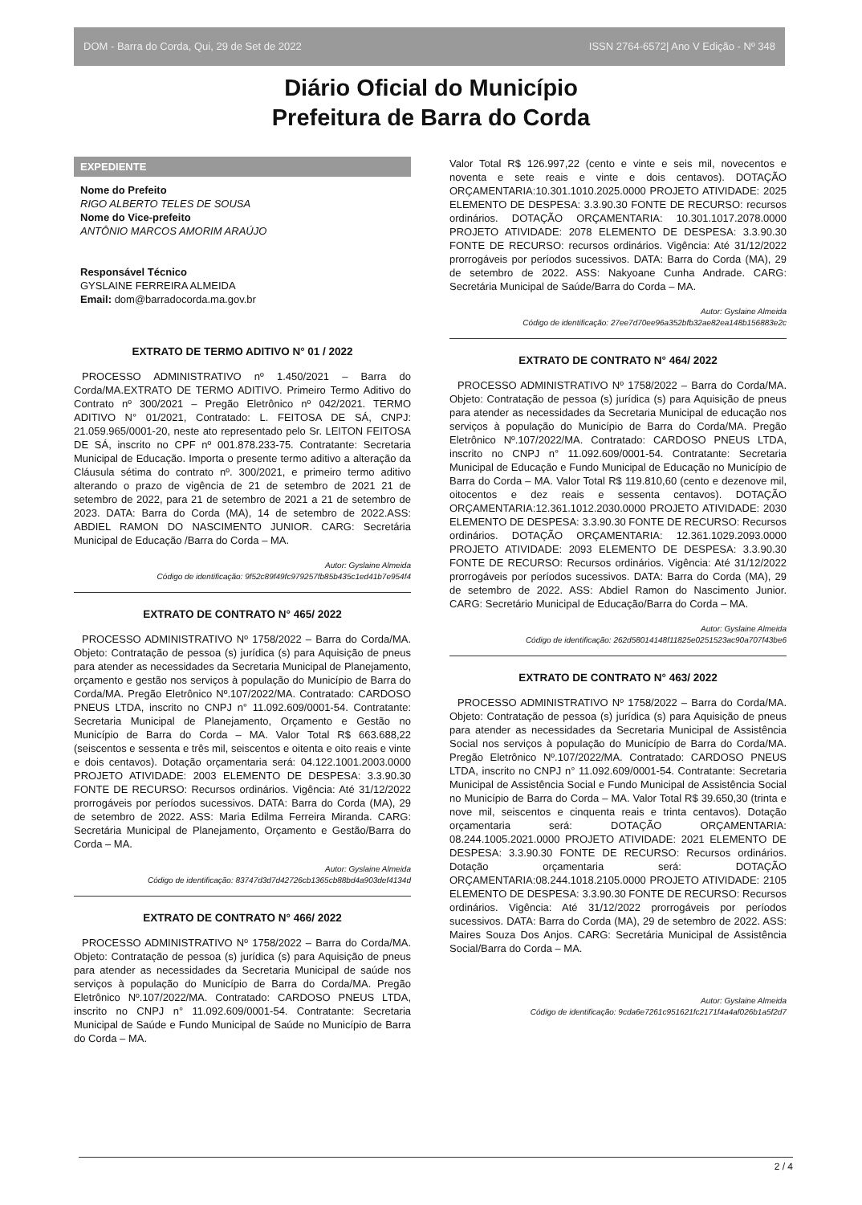DOM - Barra do Corda, Qui, 29 de Set de 2022 ISSN 2764-6572| Ano V Edição - Nº 348
Diário Oficial do Município
Prefeitura de Barra do Corda
EXPEDIENTE
Nome do Prefeito
RIGO ALBERTO TELES DE SOUSA
Nome do Vice-prefeito
ANTÔNIO MARCOS AMORIM ARAÚJO
Responsável Técnico
GYSLAINE FERREIRA ALMEIDA
Email: dom@barradocorda.ma.gov.br
EXTRATO DE TERMO ADITIVO N° 01 / 2022
PROCESSO ADMINISTRATIVO nº 1.450/2021 – Barra do Corda/MA.EXTRATO DE TERMO ADITIVO. Primeiro Termo Aditivo do Contrato nº 300/2021 – Pregão Eletrônico nº 042/2021. TERMO ADITIVO N° 01/2021, Contratado: L. FEITOSA DE SÁ, CNPJ: 21.059.965/0001-20, neste ato representado pelo Sr. LEITON FEITOSA DE SÁ, inscrito no CPF nº 001.878.233-75. Contratante: Secretaria Municipal de Educação. Importa o presente termo aditivo a alteração da Cláusula sétima do contrato nº. 300/2021, e primeiro termo aditivo alterando o prazo de vigência de 21 de setembro de 2021 21 de setembro de 2022, para 21 de setembro de 2021 a 21 de setembro de 2023. DATA: Barra do Corda (MA), 14 de setembro de 2022.ASS: ABDIEL RAMON DO NASCIMENTO JUNIOR. CARG: Secretária Municipal de Educação /Barra do Corda – MA.
Autor: Gyslaine Almeida
Código de identificação: 9f52c89f49fc979257fb85b435c1ed41b7e954f4
EXTRATO DE CONTRATO N° 465/ 2022
PROCESSO ADMINISTRATIVO Nº 1758/2022 – Barra do Corda/MA. Objeto: Contratação de pessoa (s) jurídica (s) para Aquisição de pneus para atender as necessidades da Secretaria Municipal de Planejamento, orçamento e gestão nos serviços à população do Município de Barra do Corda/MA. Pregão Eletrônico Nº.107/2022/MA. Contratado: CARDOSO PNEUS LTDA, inscrito no CNPJ n° 11.092.609/0001-54. Contratante: Secretaria Municipal de Planejamento, Orçamento e Gestão no Município de Barra do Corda – MA. Valor Total R$ 663.688,22 (seiscentos e sessenta e três mil, seiscentos e oitenta e oito reais e vinte e dois centavos). Dotação orçamentaria será: 04.122.1001.2003.0000 PROJETO ATIVIDADE: 2003 ELEMENTO DE DESPESA: 3.3.90.30 FONTE DE RECURSO: Recursos ordinários. Vigência: Até 31/12/2022 prorrogáveis por períodos sucessivos. DATA: Barra do Corda (MA), 29 de setembro de 2022. ASS: Maria Edilma Ferreira Miranda. CARG: Secretária Municipal de Planejamento, Orçamento e Gestão/Barra do Corda – MA.
Autor: Gyslaine Almeida
Código de identificação: 83747d3d7d42726cb1365cb88bd4a903def4134d
EXTRATO DE CONTRATO N° 466/ 2022
PROCESSO ADMINISTRATIVO Nº 1758/2022 – Barra do Corda/MA. Objeto: Contratação de pessoa (s) jurídica (s) para Aquisição de pneus para atender as necessidades da Secretaria Municipal de saúde nos serviços à população do Município de Barra do Corda/MA. Pregão Eletrônico Nº.107/2022/MA. Contratado: CARDOSO PNEUS LTDA, inscrito no CNPJ n° 11.092.609/0001-54. Contratante: Secretaria Municipal de Saúde e Fundo Municipal de Saúde no Município de Barra do Corda – MA.
Valor Total R$ 126.997,22 (cento e vinte e seis mil, novecentos e noventa e sete reais e vinte e dois centavos). DOTAÇÃO ORÇAMENTARIA:10.301.1010.2025.0000 PROJETO ATIVIDADE: 2025 ELEMENTO DE DESPESA: 3.3.90.30 FONTE DE RECURSO: recursos ordinários. DOTAÇÃO ORÇAMENTARIA: 10.301.1017.2078.0000 PROJETO ATIVIDADE: 2078 ELEMENTO DE DESPESA: 3.3.90.30 FONTE DE RECURSO: recursos ordinários. Vigência: Até 31/12/2022 prorrogáveis por períodos sucessivos. DATA: Barra do Corda (MA), 29 de setembro de 2022. ASS: Nakyoane Cunha Andrade. CARG: Secretária Municipal de Saúde/Barra do Corda – MA.
Autor: Gyslaine Almeida
Código de identificação: 27ee7d70ee96a352bfb32ae82ea148b156883e2c
EXTRATO DE CONTRATO N° 464/ 2022
PROCESSO ADMINISTRATIVO Nº 1758/2022 – Barra do Corda/MA. Objeto: Contratação de pessoa (s) jurídica (s) para Aquisição de pneus para atender as necessidades da Secretaria Municipal de educação nos serviços à população do Município de Barra do Corda/MA. Pregão Eletrônico Nº.107/2022/MA. Contratado: CARDOSO PNEUS LTDA, inscrito no CNPJ n° 11.092.609/0001-54. Contratante: Secretaria Municipal de Educação e Fundo Municipal de Educação no Município de Barra do Corda – MA. Valor Total R$ 119.810,60 (cento e dezenove mil, oitocentos e dez reais e sessenta centavos). DOTAÇÃO ORÇAMENTARIA:12.361.1012.2030.0000 PROJETO ATIVIDADE: 2030 ELEMENTO DE DESPESA: 3.3.90.30 FONTE DE RECURSO: Recursos ordinários. DOTAÇÃO ORÇAMENTARIA: 12.361.1029.2093.0000 PROJETO ATIVIDADE: 2093 ELEMENTO DE DESPESA: 3.3.90.30 FONTE DE RECURSO: Recursos ordinários. Vigência: Até 31/12/2022 prorrogáveis por períodos sucessivos. DATA: Barra do Corda (MA), 29 de setembro de 2022. ASS: Abdiel Ramon do Nascimento Junior. CARG: Secretário Municipal de Educação/Barra do Corda – MA.
Autor: Gyslaine Almeida
Código de identificação: 262d58014148f11825e0251523ac90a707f43be6
EXTRATO DE CONTRATO N° 463/ 2022
PROCESSO ADMINISTRATIVO Nº 1758/2022 – Barra do Corda/MA. Objeto: Contratação de pessoa (s) jurídica (s) para Aquisição de pneus para atender as necessidades da Secretaria Municipal de Assistência Social nos serviços à população do Município de Barra do Corda/MA. Pregão Eletrônico Nº.107/2022/MA. Contratado: CARDOSO PNEUS LTDA, inscrito no CNPJ n° 11.092.609/0001-54. Contratante: Secretaria Municipal de Assistência Social e Fundo Municipal de Assistência Social no Município de Barra do Corda – MA. Valor Total R$ 39.650,30 (trinta e nove mil, seiscentos e cinquenta reais e trinta centavos). Dotação orçamentaria será: DOTAÇÃO ORÇAMENTARIA: 08.244.1005.2021.0000 PROJETO ATIVIDADE: 2021 ELEMENTO DE DESPESA: 3.3.90.30 FONTE DE RECURSO: Recursos ordinários. Dotação orçamentaria será: DOTAÇÃO ORÇAMENTARIA:08.244.1018.2105.0000 PROJETO ATIVIDADE: 2105 ELEMENTO DE DESPESA: 3.3.90.30 FONTE DE RECURSO: Recursos ordinários. Vigência: Até 31/12/2022 prorrogáveis por períodos sucessivos. DATA: Barra do Corda (MA), 29 de setembro de 2022. ASS: Maires Souza Dos Anjos. CARG: Secretária Municipal de Assistência Social/Barra do Corda – MA.
Autor: Gyslaine Almeida
Código de identificação: 9cda6e7261c951621fc2171f4a4af026b1a5f2d7
2 / 4